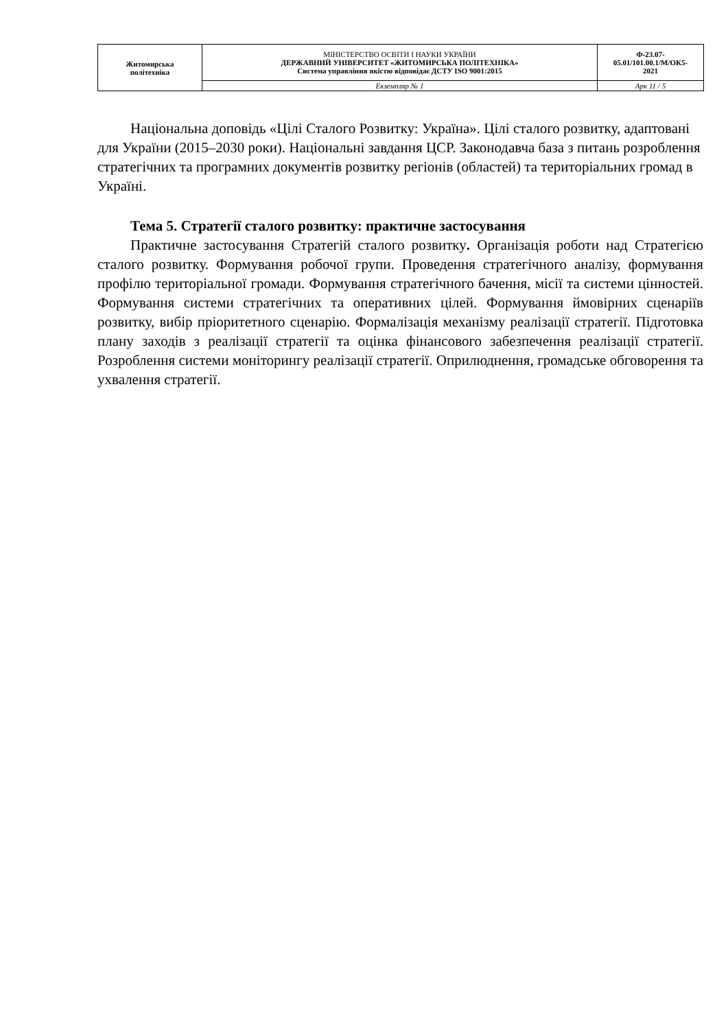| Житомирська політехніка | МІНІСТЕРСТВО ОСВІТИ І НАУКИ УКРАЇНИ ДЕРЖАВНИЙ УНІВЕРСИТЕТ «ЖИТОМИРСЬКА ПОЛІТЕХНІКА» Система управління якістю відповідає ДСТУ ISO 9001:2015 | Ф-23.07- 05.01/101.00.1/М/ОК5- 2021 |
| | Екземпляр № 1 | Арк 11 / 5 |
Національна доповідь «Цілі Сталого Розвитку: Україна». Цілі сталого розвитку, адаптовані для України (2015–2030 роки). Національні завдання ЦСР. Законодавча база з питань розроблення стратегічних та програмних документів розвитку регіонів (областей) та територіальних громад в Україні.
Тема 5. Стратегії сталого розвитку: практичне застосування
Практичне застосування Стратегій сталого розвитку. Організація роботи над Стратегією сталого розвитку. Формування робочої групи. Проведення стратегічного аналізу, формування профілю територіальної громади. Формування стратегічного бачення, місії та системи цінностей. Формування системи стратегічних та оперативних цілей. Формування ймовірних сценаріїв розвитку, вибір пріоритетного сценарію. Формалізація механізму реалізації стратегії. Підготовка плану заходів з реалізації стратегії та оцінка фінансового забезпечення реалізації стратегії. Розроблення системи моніторингу реалізації стратегії. Оприлюднення, громадське обговорення та ухвалення стратегії.